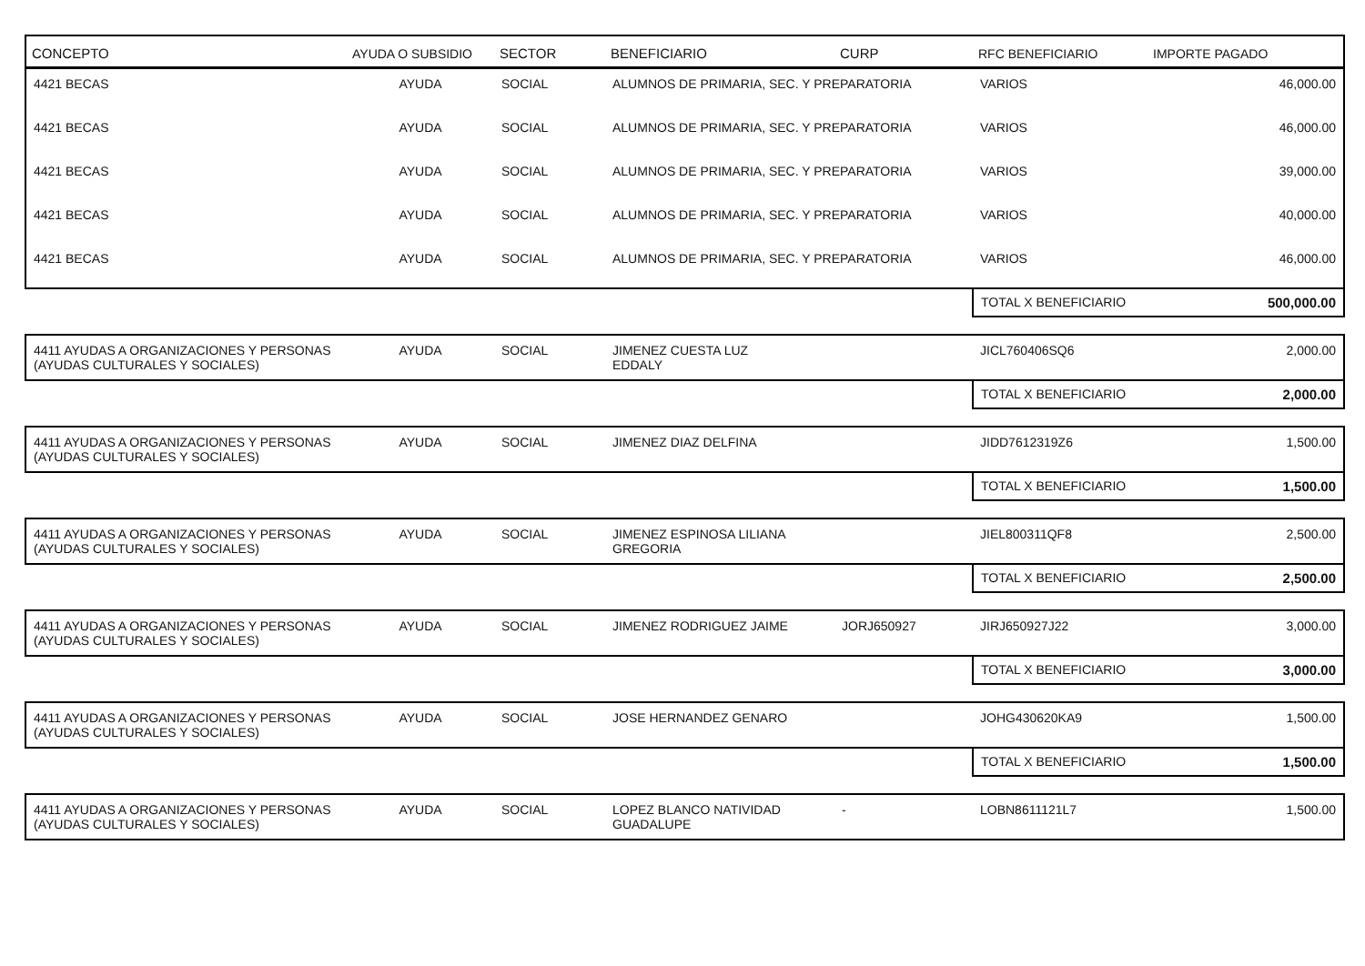| CONCEPTO | AYUDA O SUBSIDIO | SECTOR | BENEFICIARIO | CURP | RFC BENEFICIARIO | IMPORTE PAGADO |
| --- | --- | --- | --- | --- | --- | --- |
| 4421 BECAS | AYUDA | SOCIAL | ALUMNOS DE PRIMARIA, SEC. Y PREPARATORIA | | VARIOS | 46,000.00 |
| 4421 BECAS | AYUDA | SOCIAL | ALUMNOS DE PRIMARIA, SEC. Y PREPARATORIA | | VARIOS | 46,000.00 |
| 4421 BECAS | AYUDA | SOCIAL | ALUMNOS DE PRIMARIA, SEC. Y PREPARATORIA | | VARIOS | 39,000.00 |
| 4421 BECAS | AYUDA | SOCIAL | ALUMNOS DE PRIMARIA, SEC. Y PREPARATORIA | | VARIOS | 40,000.00 |
| 4421 BECAS | AYUDA | SOCIAL | ALUMNOS DE PRIMARIA, SEC. Y PREPARATORIA | | VARIOS | 46,000.00 |
| | | | | | TOTAL X BENEFICIARIO | 500,000.00 |
| 4411 AYUDAS A ORGANIZACIONES Y PERSONAS (AYUDAS CULTURALES Y SOCIALES) | AYUDA | SOCIAL | JIMENEZ CUESTA LUZ EDDALY | | JICL760406SQ6 | 2,000.00 |
| | | | | | TOTAL X BENEFICIARIO | 2,000.00 |
| 4411 AYUDAS A ORGANIZACIONES Y PERSONAS (AYUDAS CULTURALES Y SOCIALES) | AYUDA | SOCIAL | JIMENEZ DIAZ DELFINA | | JIDD7612319Z6 | 1,500.00 |
| | | | | | TOTAL X BENEFICIARIO | 1,500.00 |
| 4411 AYUDAS A ORGANIZACIONES Y PERSONAS (AYUDAS CULTURALES Y SOCIALES) | AYUDA | SOCIAL | JIMENEZ ESPINOSA LILIANA GREGORIA | | JIEL800311QF8 | 2,500.00 |
| | | | | | TOTAL X BENEFICIARIO | 2,500.00 |
| 4411 AYUDAS A ORGANIZACIONES Y PERSONAS (AYUDAS CULTURALES Y SOCIALES) | AYUDA | SOCIAL | JIMENEZ RODRIGUEZ JAIME | JORJ650927 | JIRJ650927J22 | 3,000.00 |
| | | | | | TOTAL X BENEFICIARIO | 3,000.00 |
| 4411 AYUDAS A ORGANIZACIONES Y PERSONAS (AYUDAS CULTURALES Y SOCIALES) | AYUDA | SOCIAL | JOSE HERNANDEZ GENARO | | JOHG430620KA9 | 1,500.00 |
| | | | | | TOTAL X BENEFICIARIO | 1,500.00 |
| 4411 AYUDAS A ORGANIZACIONES Y PERSONAS (AYUDAS CULTURALES Y SOCIALES) | AYUDA | SOCIAL | LOPEZ BLANCO NATIVIDAD GUADALUPE | - | LOBN8611121L7 | 1,500.00 |